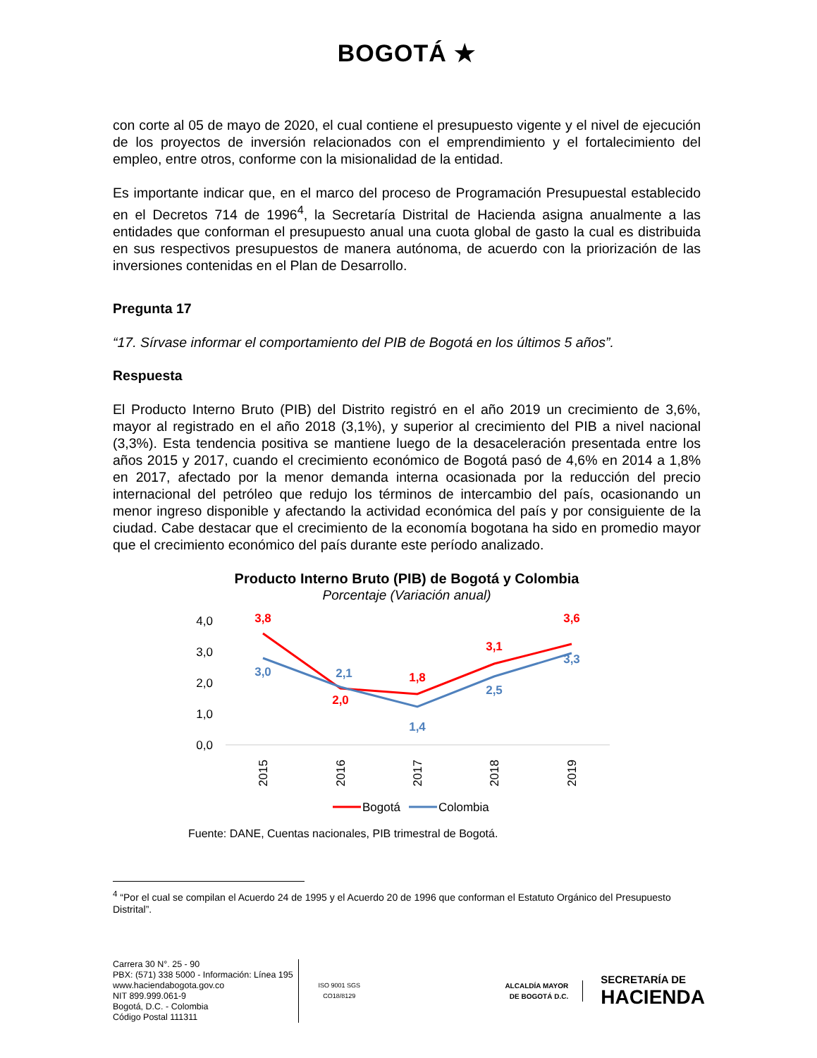BOGOTÁ ★
con corte al 05 de mayo de 2020, el cual contiene el presupuesto vigente y el nivel de ejecución de los proyectos de inversión relacionados con el emprendimiento y el fortalecimiento del empleo, entre otros, conforme con la misionalidad de la entidad.
Es importante indicar que, en el marco del proceso de Programación Presupuestal establecido en el Decretos 714 de 1996<sup>4</sup>, la Secretaría Distrital de Hacienda asigna anualmente a las entidades que conforman el presupuesto anual una cuota global de gasto la cual es distribuida en sus respectivos presupuestos de manera autónoma, de acuerdo con la priorización de las inversiones contenidas en el Plan de Desarrollo.
Pregunta 17
“17. Sírvase informar el comportamiento del PIB de Bogotá en los últimos 5 años”.
Respuesta
El Producto Interno Bruto (PIB) del Distrito registró en el año 2019 un crecimiento de 3,6%, mayor al registrado en el año 2018 (3,1%), y superior al crecimiento del PIB a nivel nacional (3,3%). Esta tendencia positiva se mantiene luego de la desaceleración presentada entre los años 2015 y 2017, cuando el crecimiento económico de Bogotá pasó de 4,6% en 2014 a 1,8% en 2017, afectado por la menor demanda interna ocasionada por la reducción del precio internacional del petróleo que redujo los términos de intercambio del país, ocasionando un menor ingreso disponible y afectando la actividad económica del país y por consiguiente de la ciudad. Cabe destacar que el crecimiento de la economía bogotana ha sido en promedio mayor que el crecimiento económico del país durante este período analizado.
Producto Interno Bruto (PIB) de Bogotá y Colombia
Porcentaje (Variación anual)
4,0
3,0
2,0
1,0
0,0
3,8
2,0
1,8
3,1
3,6
3,0
2,1
1,4
2,5
3,3
2015
2016
2017
2018
2019
Bogotá
Colombia
Fuente: DANE, Cuentas nacionales, PIB trimestral de Bogotá.
<sup>4</sup> “Por el cual se compilan el Acuerdo 24 de 1995 y el Acuerdo 20 de 1996 que conforman el Estatuto Orgánico del Presupuesto Distrital”.
Carrera 30 N°. 25 - 90
PBX: (571) 338 5000 - Información: Línea 195
www.haciendabogota.gov.co
NIT 899.999.061-9
Bogotá, D.C. - Colombia
Código Postal 111311
ISO 9001 SGS
CO18/8129
ALCALDÍA MAYOR
DE BOGOTÁ D.C.
SECRETARÍA DE
HACIENDA